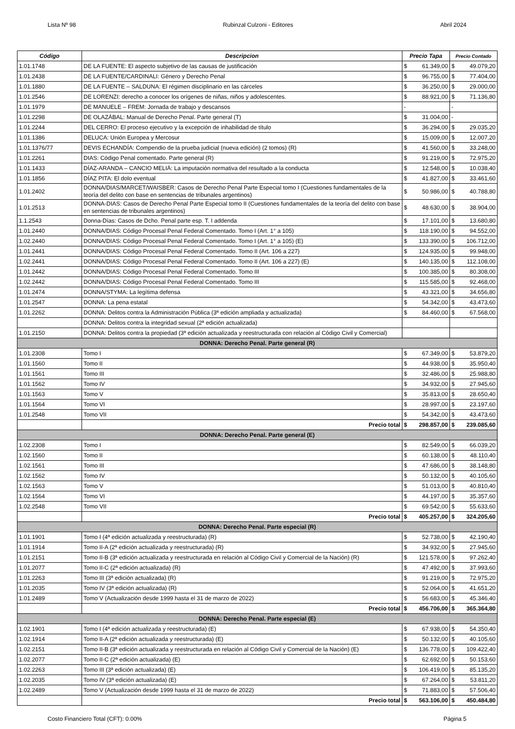Lista Nº 98 Rubinzal Culzoni - Editores Abril 2024
| Código | Descripcion | Precio Tapa | | Precio Contado | |
| --- | --- | --- | --- | --- | --- |
| 1.01.1748 | DE LA FUENTE: El aspecto subjetivo de las causas de justificación | $ | 61.349,00 | $ | 49.079,20 |
| 1.01.2438 | DE LA FUENTE/CARDINALI: Género y Derecho Penal | $ | 96.755,00 | $ | 77.404,00 |
| 1.01.1880 | DE LA FUENTE – SALDUNA: El régimen disciplinario en las cárceles | $ | 36.250,00 | $ | 29.000,00 |
| 1.01.2546 | DE LORENZI: derecho a conocer los orígenes de niñas, niños y adolescentes. | $ | 88.921,00 | $ | 71.136,80 |
| 1.01.1979 | DE MANUELE – FREM: Jornada de trabajo y descansos | - | | - | |
| 1.01.2298 | DE OLAZÁBAL: Manual de Derecho Penal. Parte general (T) | $ | 31.004,00 | - | |
| 1.01.2244 | DEL CERRO: El proceso ejecutivo y la excepción de inhabilidad de título | $ | 36.294,00 | $ | 29.035,20 |
| 1.01.1386 | DELUCA: Unión Europea y Mercosur | $ | 15.009,00 | $ | 12.007,20 |
| 1.01.1376/77 | DEVIS ECHANDÍA: Compendio de la prueba judicial (nueva edición) (2 tomos) (R) | $ | 41.560,00 | $ | 33.248,00 |
| 1.01.2261 | DIAS: Código Penal comentado. Parte general (R) | $ | 91.219,00 | $ | 72.975,20 |
| 1.01.1433 | DÍAZ-ARANDA – CANCIO MELIÁ: La imputación normativa del resultado a la conducta | $ | 12.548,00 | $ | 10.038,40 |
| 1.01.1856 | DÍAZ PITA: El dolo eventual | $ | 41.827,00 | $ | 33.461,60 |
| 1.01.2402 | DONNA/DIAS/MARCET/WAISBER: Casos de Derecho Penal Parte Especial tomo I (Cuestiones fundamentales de la teoría del delito con base en sentencias de tribunales argentinos) | $ | 50.986,00 | $ | 40.788,80 |
| 1.01.2513 | DONNA-DIAS: Casos de Derecho Penal Parte Especial tomo II (Cuestiones fundamentales de la teoría del delito con base en sentencias de tribunales argentinos) | $ | 48.630,00 | $ | 38.904,00 |
| 1.1.2543 | Donna-Días: Casos de Dcho. Penal parte esp. T. I addenda | $ | 17.101,00 | $ | 13.680,80 |
| 1.01.2440 | DONNA/DIAS: Código Procesal Penal Federal Comentado. Tomo I (Art. 1° a 105) | $ | 118.190,00 | $ | 94.552,00 |
| 1.02.2440 | DONNA/DIAS: Código Procesal Penal Federal Comentado. Tomo I (Art. 1° a 105) (E) | $ | 133.390,00 | $ | 106.712,00 |
| 1.01.2441 | DONNA/DIAS: Código Procesal Penal Federal Comentado. Tomo II (Art. 106 a 227) | $ | 124.935,00 | $ | 99.948,00 |
| 1.02.2441 | DONNA/DIAS: Código Procesal Penal Federal Comentado. Tomo II (Art. 106 a 227) (E) | $ | 140.135,00 | $ | 112.108,00 |
| 1.01.2442 | DONNA/DIAS: Código Procesal Penal Federal Comentado. Tomo III | $ | 100.385,00 | $ | 80.308,00 |
| 1.02.2442 | DONNA/DIAS: Código Procesal Penal Federal Comentado. Tomo III | $ | 115.585,00 | $ | 92.468,00 |
| 1.01.2474 | DONNA/STYMA: La legítima defensa | $ | 43.321,00 | $ | 34.656,80 |
| 1.01.2547 | DONNA: La pena estatal | $ | 54.342,00 | $ | 43.473,60 |
| 1.01.2262 | DONNA: Delitos contra la Administración Pública (3ª edición ampliada y actualizada) | $ | 84.460,00 | $ | 67.568,00 |
| | DONNA: Delitos contra la integridad sexual (2ª edición actualizada) | | | | |
| 1.01.2150 | DONNA: Delitos contra la propiedad (3ª edición actualizada y reestructurada con relación al Código Civil y Comercial) | | | | |
| DONNA: Derecho Penal. Parte general (R) | | | | | |
| 1.01.2308 | Tomo I | $ | 67.349,00 | $ | 53.879,20 |
| 1.01.1560 | Tomo II | $ | 44.938,00 | $ | 35.950,40 |
| 1.01.1561 | Tomo III | $ | 32.486,00 | $ | 25.988,80 |
| 1.01.1562 | Tomo IV | $ | 34.932,00 | $ | 27.945,60 |
| 1.01.1563 | Tomo V | $ | 35.813,00 | $ | 28.650,40 |
| 1.01.1564 | Tomo VI | $ | 28.997,00 | $ | 23.197,60 |
| 1.01.2548 | Tomo VII | $ | 54.342,00 | $ | 43.473,60 |
| | Precio total | $ | 298.857,00 | $ | 239.085,60 |
| DONNA: Derecho Penal. Parte general (E) | | | | | |
| 1.02.2308 | Tomo I | $ | 82.549,00 | $ | 66.039,20 |
| 1.02.1560 | Tomo II | $ | 60.138,00 | $ | 48.110,40 |
| 1.02.1561 | Tomo III | $ | 47.686,00 | $ | 38.148,80 |
| 1.02.1562 | Tomo IV | $ | 50.132,00 | $ | 40.105,60 |
| 1.02.1563 | Tomo V | $ | 51.013,00 | $ | 40.810,40 |
| 1.02.1564 | Tomo VI | $ | 44.197,00 | $ | 35.357,60 |
| 1.02.2548 | Tomo VII | $ | 69.542,00 | $ | 55.633,60 |
| | Precio total | $ | 405.257,00 | $ | 324.205,60 |
| DONNA: Derecho Penal. Parte especial (R) | | | | | |
| 1.01.1901 | Tomo I (4ª edición actualizada y reestructurada) (R) | $ | 52.738,00 | $ | 42.190,40 |
| 1.01.1914 | Tomo II-A (2ª edición actualizada y reestructurada) (R) | $ | 34.932,00 | $ | 27.945,60 |
| 1.01.2151 | Tomo II-B (3ª edición actualizada y reestructurada en relación al Código Civil y Comercial de la Nación) (R) | $ | 121.578,00 | $ | 97.262,40 |
| 1.01.2077 | Tomo II-C (2ª edición actualizada) (R) | $ | 47.492,00 | $ | 37.993,60 |
| 1.01.2263 | Tomo III (3ª edición actualizada) (R) | $ | 91.219,00 | $ | 72.975,20 |
| 1.01.2035 | Tomo IV (3ª edición actualizada) (R) | $ | 52.064,00 | $ | 41.651,20 |
| 1.01.2489 | Tomo V (Actualización desde 1999 hasta el 31 de marzo de 2022) | $ | 56.683,00 | $ | 45.346,40 |
| | Precio total | $ | 456.706,00 | $ | 365.364,80 |
| DONNA: Derecho Penal. Parte especial (E) | | | | | |
| 1.02.1901 | Tomo I (4ª edición actualizada y reestructurada) (E) | $ | 67.938,00 | $ | 54.350,40 |
| 1.02.1914 | Tomo II-A (2ª edición actualizada y reestructurada) (E) | $ | 50.132,00 | $ | 40.105,60 |
| 1.02.2151 | Tomo II-B (3ª edición actualizada y reestructurada en relación al Código Civil y Comercial de la Nación) (E) | $ | 136.778,00 | $ | 109.422,40 |
| 1.02.2077 | Tomo II-C (2ª edición actualizada) (E) | $ | 62.692,00 | $ | 50.153,60 |
| 1.02.2263 | Tomo III (3ª edición actualizada) (E) | $ | 106.419,00 | $ | 85.135,20 |
| 1.02.2035 | Tomo IV (3ª edición actualizada) (E) | $ | 67.264,00 | $ | 53.811,20 |
| 1.02.2489 | Tomo V (Actualización desde 1999 hasta el 31 de marzo de 2022) | $ | 71.883,00 | $ | 57.506,40 |
| | Precio total | $ | 563.106,00 | $ | 450.484,80 |
Costo Financiero Total (CFT): 0.00% Página 5